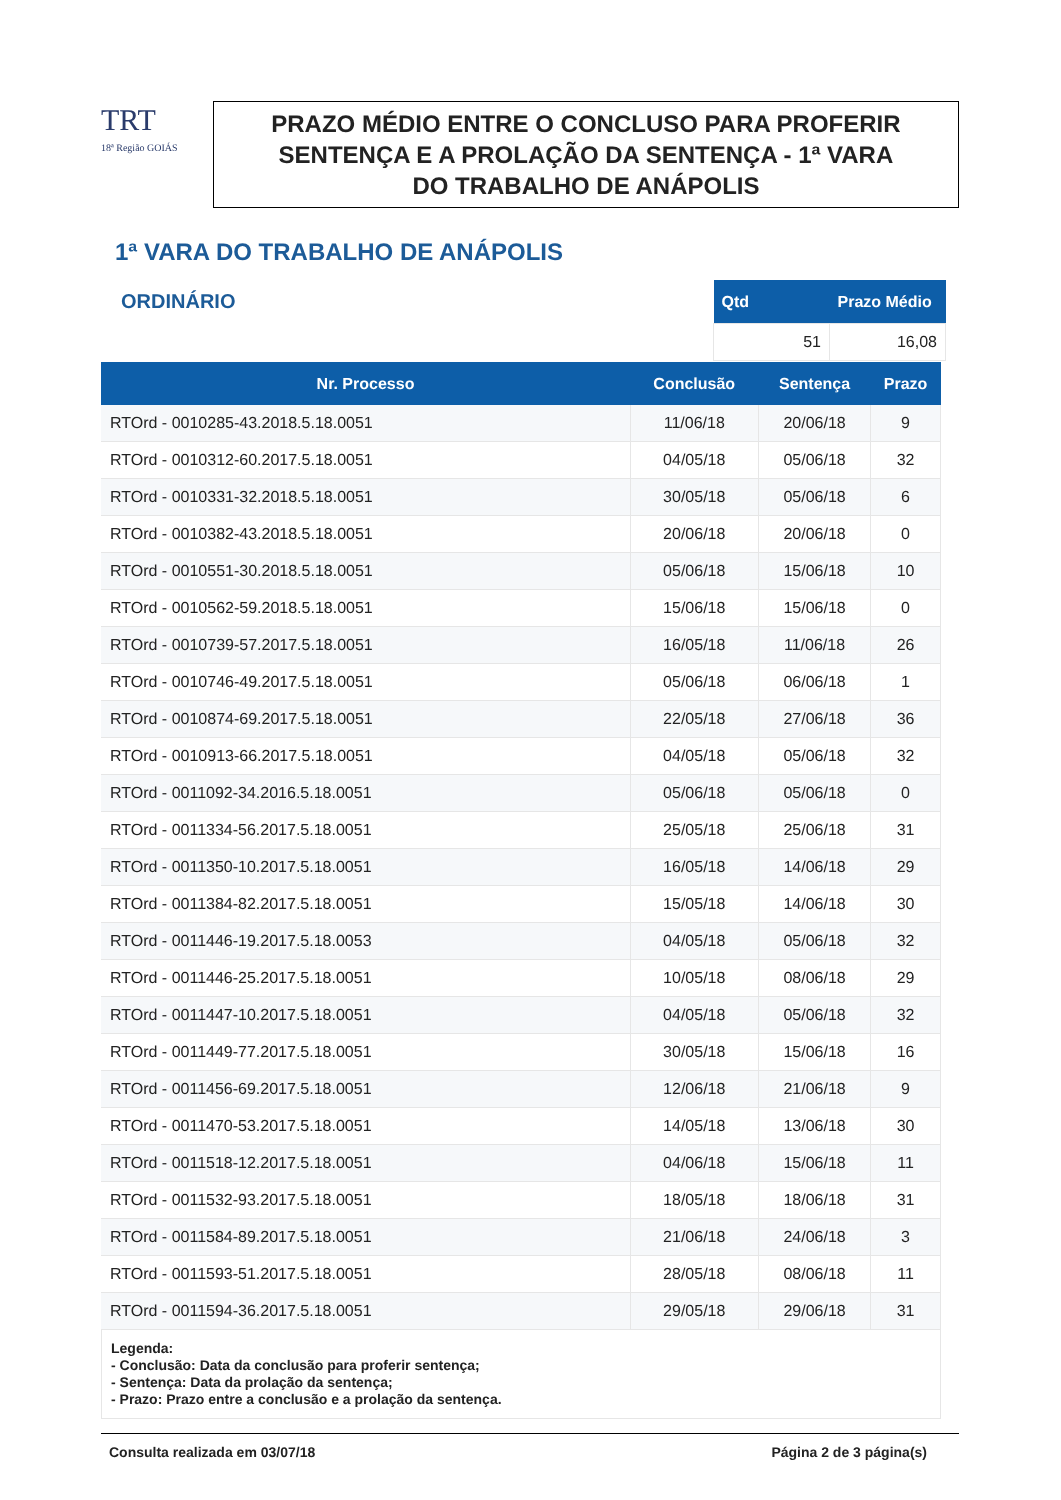TRT
18ª Região GOIÁS
PRAZO MÉDIO ENTRE O CONCLUSO PARA PROFERIR
SENTENÇA E A PROLAÇÃO DA SENTENÇA - 1ª VARA
DO TRABALHO DE ANÁPOLIS
1ª VARA DO TRABALHO DE ANÁPOLIS
ORDINÁRIO
| Qtd | Prazo Médio |
| --- | --- |
| 51 | 16,08 |
| Nr. Processo | Conclusão | Sentença | Prazo |
| --- | --- | --- | --- |
| RTOrd - 0010285-43.2018.5.18.0051 | 11/06/18 | 20/06/18 | 9 |
| RTOrd - 0010312-60.2017.5.18.0051 | 04/05/18 | 05/06/18 | 32 |
| RTOrd - 0010331-32.2018.5.18.0051 | 30/05/18 | 05/06/18 | 6 |
| RTOrd - 0010382-43.2018.5.18.0051 | 20/06/18 | 20/06/18 | 0 |
| RTOrd - 0010551-30.2018.5.18.0051 | 05/06/18 | 15/06/18 | 10 |
| RTOrd - 0010562-59.2018.5.18.0051 | 15/06/18 | 15/06/18 | 0 |
| RTOrd - 0010739-57.2017.5.18.0051 | 16/05/18 | 11/06/18 | 26 |
| RTOrd - 0010746-49.2017.5.18.0051 | 05/06/18 | 06/06/18 | 1 |
| RTOrd - 0010874-69.2017.5.18.0051 | 22/05/18 | 27/06/18 | 36 |
| RTOrd - 0010913-66.2017.5.18.0051 | 04/05/18 | 05/06/18 | 32 |
| RTOrd - 0011092-34.2016.5.18.0051 | 05/06/18 | 05/06/18 | 0 |
| RTOrd - 0011334-56.2017.5.18.0051 | 25/05/18 | 25/06/18 | 31 |
| RTOrd - 0011350-10.2017.5.18.0051 | 16/05/18 | 14/06/18 | 29 |
| RTOrd - 0011384-82.2017.5.18.0051 | 15/05/18 | 14/06/18 | 30 |
| RTOrd - 0011446-19.2017.5.18.0053 | 04/05/18 | 05/06/18 | 32 |
| RTOrd - 0011446-25.2017.5.18.0051 | 10/05/18 | 08/06/18 | 29 |
| RTOrd - 0011447-10.2017.5.18.0051 | 04/05/18 | 05/06/18 | 32 |
| RTOrd - 0011449-77.2017.5.18.0051 | 30/05/18 | 15/06/18 | 16 |
| RTOrd - 0011456-69.2017.5.18.0051 | 12/06/18 | 21/06/18 | 9 |
| RTOrd - 0011470-53.2017.5.18.0051 | 14/05/18 | 13/06/18 | 30 |
| RTOrd - 0011518-12.2017.5.18.0051 | 04/06/18 | 15/06/18 | 11 |
| RTOrd - 0011532-93.2017.5.18.0051 | 18/05/18 | 18/06/18 | 31 |
| RTOrd - 0011584-89.2017.5.18.0051 | 21/06/18 | 24/06/18 | 3 |
| RTOrd - 0011593-51.2017.5.18.0051 | 28/05/18 | 08/06/18 | 11 |
| RTOrd - 0011594-36.2017.5.18.0051 | 29/05/18 | 29/06/18 | 31 |
Legenda:
- Conclusão: Data da conclusão para proferir sentença;
- Sentença: Data da prolação da sentença;
- Prazo: Prazo entre a conclusão e a prolação da sentença.
Consulta realizada em 03/07/18 Página 2 de 3 página(s)